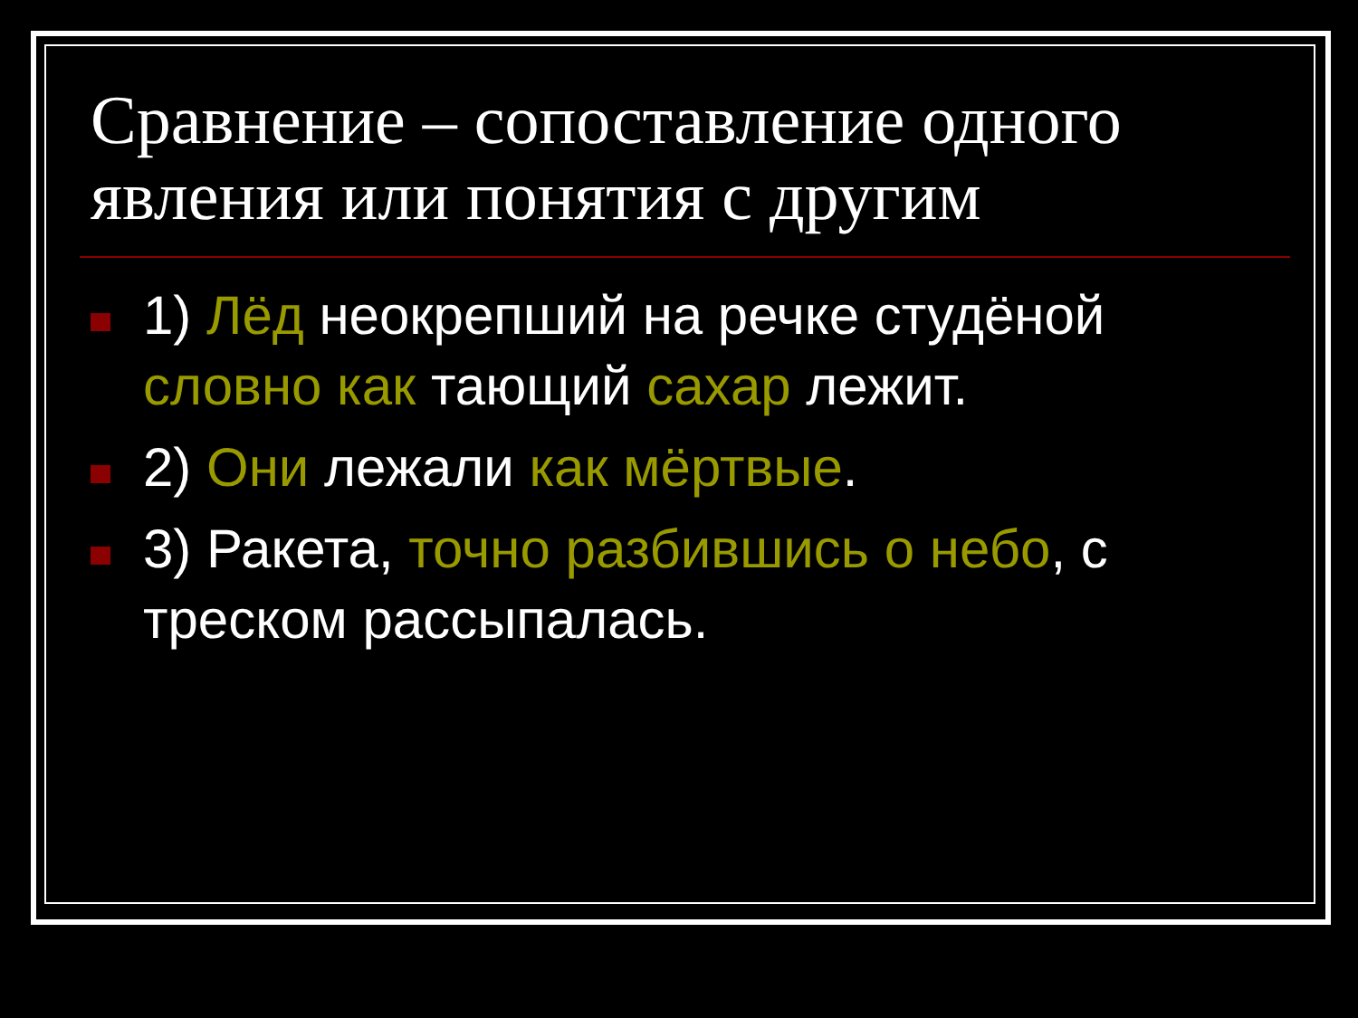Сравнение – сопоставление одного явления или понятия с другим
1) Лёд неокрепший на речке студёной словно как тающий сахар лежит.
2) Они лежали как мёртвые.
3) Ракета, точно разбившись о небо, с треском рассыпалась.